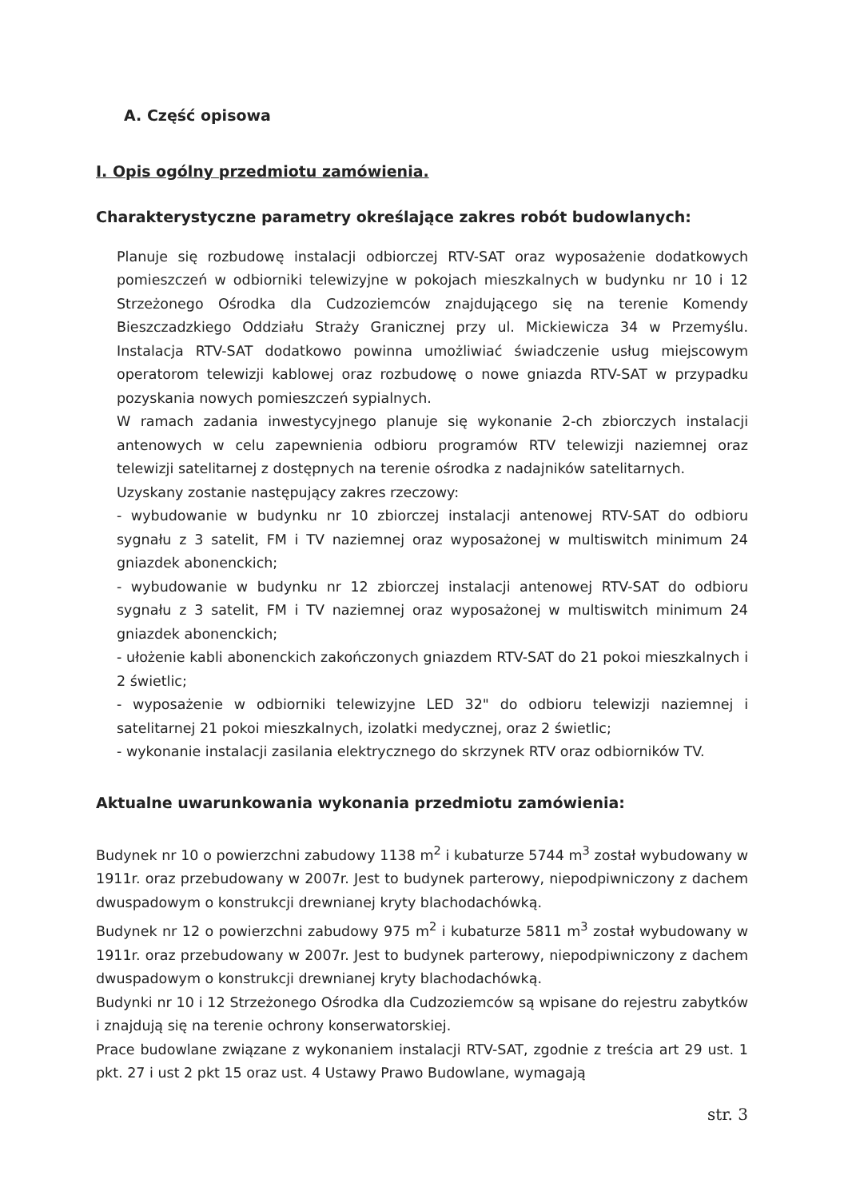A. Część opisowa
I. Opis ogólny przedmiotu zamówienia.
Charakterystyczne parametry określające zakres robót budowlanych:
Planuje się rozbudowę instalacji odbiorczej RTV-SAT oraz wyposażenie dodatkowych pomieszczeń w odbiorniki telewizyjne w pokojach mieszkalnych w budynku nr 10 i 12 Strzeżonego Ośrodka dla Cudzoziemców znajdującego się na terenie Komendy Bieszczadzkiego Oddziału Straży Granicznej przy ul. Mickiewicza 34 w Przemyślu. Instalacja RTV-SAT dodatkowo powinna umożliwiać świadczenie usług miejscowym operatorom telewizji kablowej oraz rozbudowę o nowe gniazda RTV-SAT w przypadku pozyskania nowych pomieszczeń sypialnych.
W ramach zadania inwestycyjnego planuje się wykonanie 2-ch zbiorczych instalacji antenowych w celu zapewnienia odbioru programów RTV telewizji naziemnej oraz telewizji satelitarnej z dostępnych na terenie ośrodka z nadajników satelitarnych.
Uzyskany zostanie następujący zakres rzeczowy:
- wybudowanie w budynku nr 10 zbiorczej instalacji antenowej RTV-SAT do odbioru sygnału z 3 satelit, FM i TV naziemnej oraz wyposażonej w multiswitch minimum 24 gniazdek abonenckich;
- wybudowanie w budynku nr 12 zbiorczej instalacji antenowej RTV-SAT do odbioru sygnału z 3 satelit, FM i TV naziemnej oraz wyposażonej w multiswitch minimum 24 gniazdek abonenckich;
- ułożenie kabli abonenckich zakończonych gniazdem RTV-SAT do 21 pokoi mieszkalnych i 2 świetlic;
- wyposażenie w odbiorniki telewizyjne LED 32" do odbioru telewizji naziemnej i satelitarnej 21 pokoi mieszkalnych, izolatki medycznej, oraz 2 świetlic;
- wykonanie instalacji zasilania elektrycznego do skrzynek RTV oraz odbiorników TV.
Aktualne uwarunkowania wykonania przedmiotu zamówienia:
Budynek nr 10 o powierzchni zabudowy 1138 m<sup>2</sup> i kubaturze 5744 m<sup>3</sup> został wybudowany w 1911r. oraz przebudowany w 2007r. Jest to budynek parterowy, niepodpiwniczony z dachem dwuspadowym o konstrukcji drewnianej kryty blachodachówką.
Budynek nr 12 o powierzchni zabudowy 975 m<sup>2</sup> i kubaturze 5811 m<sup>3</sup> został wybudowany w 1911r. oraz przebudowany w 2007r. Jest to budynek parterowy, niepodpiwniczony z dachem dwuspadowym o konstrukcji drewnianej kryty blachodachówką.
Budynki nr 10 i 12 Strzeżonego Ośrodka dla Cudzoziemców są wpisane do rejestru zabytków i znajdują się na terenie ochrony konserwatorskiej.
Prace budowlane związane z wykonaniem instalacji RTV-SAT, zgodnie z treścia art 29 ust. 1 pkt. 27 i ust 2 pkt 15 oraz ust. 4 Ustawy Prawo Budowlane, wymagają
str. 3